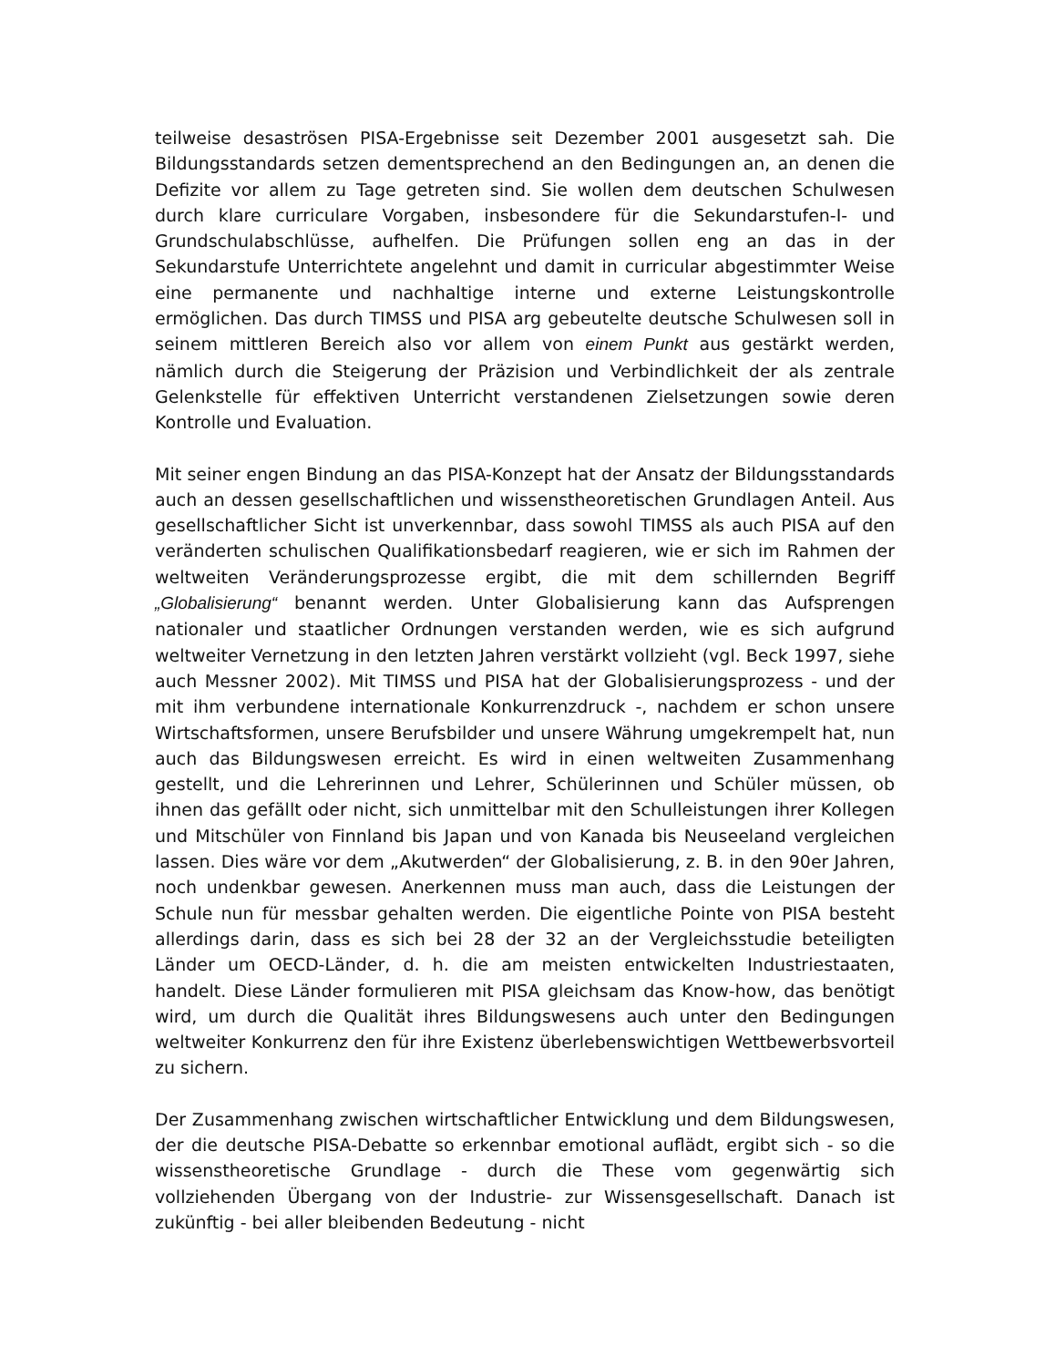teilweise desaströsen PISA-Ergebnisse seit Dezember 2001 ausgesetzt sah. Die Bildungsstandards setzen dementsprechend an den Bedingungen an, an denen die Defizite vor allem zu Tage getreten sind. Sie wollen dem deutschen Schulwesen durch klare curriculare Vorgaben, insbesondere für die Sekundarstufen-I- und Grundschulabschlüsse, aufhelfen. Die Prüfungen sollen eng an das in der Sekundarstufe Unterrichtete angelehnt und damit in curricular abgestimmter Weise eine permanente und nachhaltige interne und externe Leistungskontrolle ermöglichen. Das durch TIMSS und PISA arg gebeutelte deutsche Schulwesen soll in seinem mittleren Bereich also vor allem von einem Punkt aus gestärkt werden, nämlich durch die Steigerung der Präzision und Verbindlichkeit der als zentrale Gelenkstelle für effektiven Unterricht verstandenen Zielsetzungen sowie deren Kontrolle und Evaluation.
Mit seiner engen Bindung an das PISA-Konzept hat der Ansatz der Bildungsstandards auch an dessen gesellschaftlichen und wissenstheoretischen Grundlagen Anteil. Aus gesellschaftlicher Sicht ist unverkennbar, dass sowohl TIMSS als auch PISA auf den veränderten schulischen Qualifikationsbedarf reagieren, wie er sich im Rahmen der weltweiten Veränderungsprozesse ergibt, die mit dem schillernden Begriff „Globalisierung“ benannt werden. Unter Globalisierung kann das Aufsprengen nationaler und staatlicher Ordnungen verstanden werden, wie es sich aufgrund weltweiter Vernetzung in den letzten Jahren verstärkt vollzieht (vgl. Beck 1997, siehe auch Messner 2002). Mit TIMSS und PISA hat der Globalisierungsprozess - und der mit ihm verbundene internationale Konkurrenzdruck -, nachdem er schon unsere Wirtschaftsformen, unsere Berufsbilder und unsere Währung umgekrempelt hat, nun auch das Bildungswesen erreicht. Es wird in einen weltweiten Zusammenhang gestellt, und die Lehrerinnen und Lehrer, Schülerinnen und Schüler müssen, ob ihnen das gefällt oder nicht, sich unmittelbar mit den Schulleistungen ihrer Kollegen und Mitschüler von Finnland bis Japan und von Kanada bis Neuseeland vergleichen lassen. Dies wäre vor dem „Akutwerden“ der Globalisierung, z. B. in den 90er Jahren, noch undenkbar gewesen. Anerkennen muss man auch, dass die Leistungen der Schule nun für messbar gehalten werden. Die eigentliche Pointe von PISA besteht allerdings darin, dass es sich bei 28 der 32 an der Vergleichsstudie beteiligten Länder um OECD-Länder, d. h. die am meisten entwickelten Industriestaaten, handelt. Diese Länder formulieren mit PISA gleichsam das Know-how, das benötigt wird, um durch die Qualität ihres Bildungswesens auch unter den Bedingungen weltweiter Konkurrenz den für ihre Existenz überlebenswichtigen Wettbewerbsvorteil zu sichern.
Der Zusammenhang zwischen wirtschaftlicher Entwicklung und dem Bildungswesen, der die deutsche PISA-Debatte so erkennbar emotional auflädt, ergibt sich - so die wissenstheoretische Grundlage - durch die These vom gegenwärtig sich vollziehenden Übergang von der Industrie- zur Wissensgesellschaft. Danach ist zukünftig - bei aller bleibenden Bedeutung - nicht